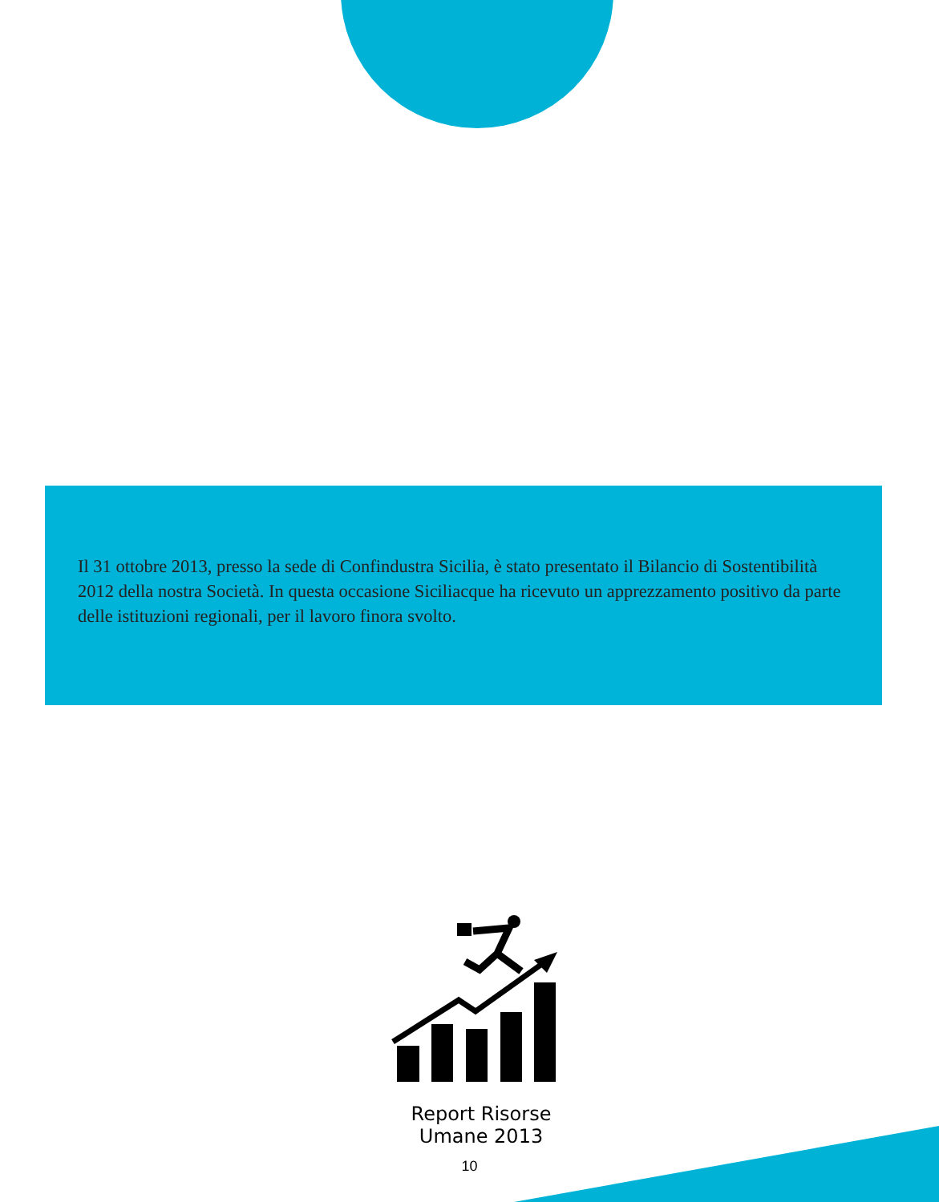Il 31 ottobre 2013, presso la sede di Confindustra Sicilia, è stato presentato il Bilancio di Sostentibilità 2012 della nostra Società. In questa occasione Siciliacque ha ricevuto un apprezzamento positivo da parte delle istituzioni regionali, per il lavoro finora svolto.
Report Risorse Umane 2013
10